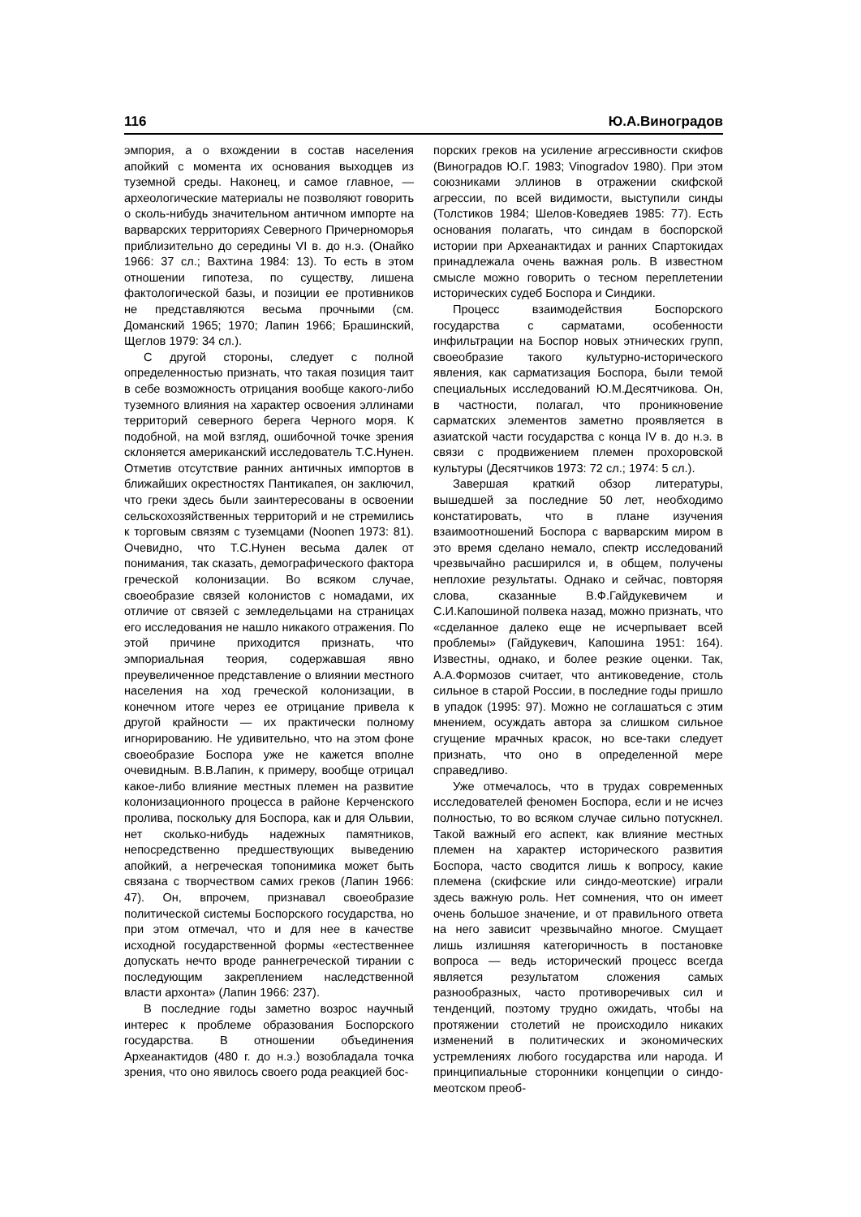116 Ю.А.Виноградов
эмпория, а о вхождении в состав населения апойкий с момента их основания выходцев из туземной среды. Наконец, и самое главное, — археологические материалы не позволяют говорить о сколь-нибудь значительном античном импорте на варварских территориях Северного Причерноморья приблизительно до середины VI в. до н.э. (Онайко 1966: 37 сл.; Вахтина 1984: 13). То есть в этом отношении гипотеза, по существу, лишена фактологической базы, и позиции ее противников не представляются весьма прочными (см. Доманский 1965; 1970; Лапин 1966; Брашинский, Щеглов 1979: 34 сл.).
С другой стороны, следует с полной определенностью признать, что такая позиция таит в себе возможность отрицания вообще какого-либо туземного влияния на характер освоения эллинами территорий северного берега Черного моря. К подобной, на мой взгляд, ошибочной точке зрения склоняется американский исследователь Т.С.Нунен. Отметив отсутствие ранних античных импортов в ближайших окрестностях Пантикапея, он заключил, что греки здесь были заинтересованы в освоении сельскохозяйственных территорий и не стремились к торговым связям с туземцами (Noonen 1973: 81). Очевидно, что Т.С.Нунен весьма далек от понимания, так сказать, демографического фактора греческой колонизации. Во всяком случае, своеобразие связей колонистов с номадами, их отличие от связей с земледельцами на страницах его исследования не нашло никакого отражения. По этой причине приходится признать, что эмпориальная теория, содержавшая явно преувеличенное представление о влиянии местного населения на ход греческой колонизации, в конечном итоге через ее отрицание привела к другой крайности — их практически полному игнорированию. Не удивительно, что на этом фоне своеобразие Боспора уже не кажется вполне очевидным. В.В.Лапин, к примеру, вообще отрицал какое-либо влияние местных племен на развитие колонизационного процесса в районе Керченского пролива, поскольку для Боспора, как и для Ольвии, нет сколько-нибудь надежных памятников, непосредственно предшествующих выведению апойкий, а негреческая топонимика может быть связана с творчеством самих греков (Лапин 1966: 47). Он, впрочем, признавал своеобразие политической системы Боспорского государства, но при этом отмечал, что и для нее в качестве исходной государственной формы «естественнее допускать нечто вроде раннегреческой тирании с последующим закреплением наследственной власти архонта» (Лапин 1966: 237).
В последние годы заметно возрос научный интерес к проблеме образования Боспорского государства. В отношении объединения Археанактидов (480 г. до н.э.) возобладала точка зрения, что оно явилось своего рода реакцией бос-
порских греков на усиление агрессивности скифов (Виноградов Ю.Г. 1983; Vinogradov 1980). При этом союзниками эллинов в отражении скифской агрессии, по всей видимости, выступили синды (Толстиков 1984; Шелов-Коведяев 1985: 77). Есть основания полагать, что синдам в боспорской истории при Археанактидах и ранних Спартокидах принадлежала очень важная роль. В известном смысле можно говорить о тесном переплетении исторических судеб Боспора и Синдики.
Процесс взаимодействия Боспорского государства с сарматами, особенности инфильтрации на Боспор новых этнических групп, своеобразие такого культурно-исторического явления, как сарматизация Боспора, были темой специальных исследований Ю.М.Десятчикова. Он, в частности, полагал, что проникновение сарматских элементов заметно проявляется в азиатской части государства с конца IV в. до н.э. в связи с продвижением племен прохоровской культуры (Десятчиков 1973: 72 сл.; 1974: 5 сл.).
Завершая краткий обзор литературы, вышедшей за последние 50 лет, необходимо констатировать, что в плане изучения взаимоотношений Боспора с варварским миром в это время сделано немало, спектр исследований чрезвычайно расширился и, в общем, получены неплохие результаты. Однако и сейчас, повторяя слова, сказанные В.Ф.Гайдукевичем и С.И.Капошиной полвека назад, можно признать, что «сделанное далеко еще не исчерпывает всей проблемы» (Гайдукевич, Капошина 1951: 164). Известны, однако, и более резкие оценки. Так, А.А.Формозов считает, что антиковедение, столь сильное в старой России, в последние годы пришло в упадок (1995: 97). Можно не соглашаться с этим мнением, осуждать автора за слишком сильное сгущение мрачных красок, но все-таки следует признать, что оно в определенной мере справедливо.
Уже отмечалось, что в трудах современных исследователей феномен Боспора, если и не исчез полностью, то во всяком случае сильно потускнел. Такой важный его аспект, как влияние местных племен на характер исторического развития Боспора, часто сводится лишь к вопросу, какие племена (скифские или синдо-меотские) играли здесь важную роль. Нет сомнения, что он имеет очень большое значение, и от правильного ответа на него зависит чрезвычайно многое. Смущает лишь излишняя категоричность в постановке вопроса — ведь исторический процесс всегда является результатом сложения самых разнообразных, часто противоречивых сил и тенденций, поэтому трудно ожидать, чтобы на протяжении столетий не происходило никаких изменений в политических и экономических устремлениях любого государства или народа. И принципиальные сторонники концепции о синдо-меотском преоб-